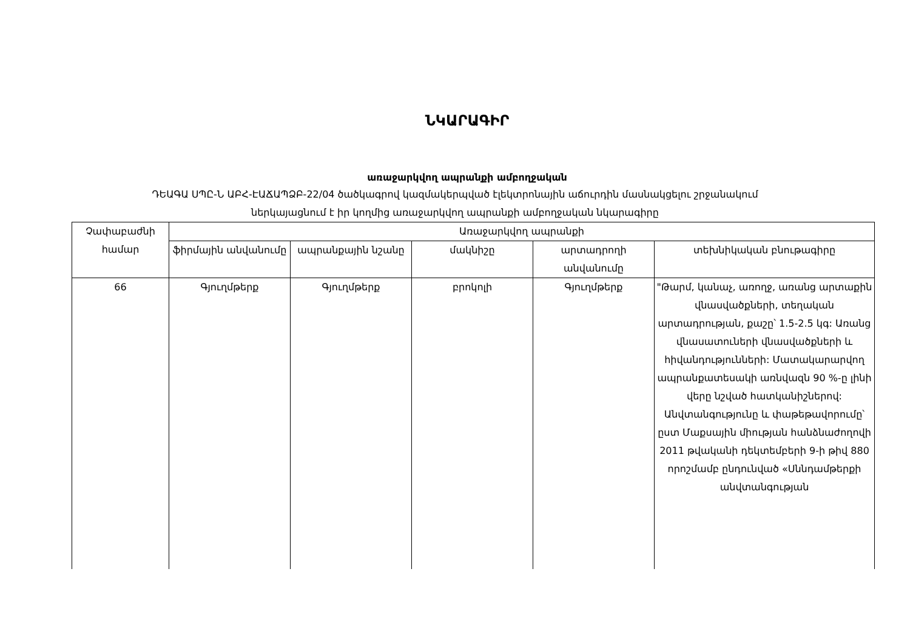ՆԿԱՐԱԳԻՐ
առաջարկվող ապրանքի ամբողջական
ԴԵԱԳԱ ՍՊԸ-Ն ԱԲՀ-ԷԱՃԱՊՁԲ-22/04 ծածկագրով կազմակերպված էլեկտրոնային աճուրդին մասնակցելու շրջանակում
ներկայացնում է իր կողմից առաջարկվող ապրանքի ամբողջական նկարագիրը
| Չափաբաժնի համար | Առաջարկվող ապրանքի | | | | |
| --- | --- | --- | --- | --- | --- |
| | ֆիրմային անվանումը | ապրանքային նշանը | մակնիշը | արտադրողի անվանումը | տեխնիկական բնութագիրը |
| 66 | Գյուղմթերք | Գյուղմթերք | բրոկոլի | Գյուղմթերք | "Թարմ, կանաչ, առողջ, առանց արտաքին վնասվածքների, տեղական արտադրության, քաշը՝ 1.5-2.5 կգ: Առանց վնասատուների վնասվածքների և հիվանդությունների: Մատակարարվող ապրանքատեսակի առնվազն 90 %-ը լինի վերը նշված հատկանիշներով: Անվտանգությունը և փաթեթավորումը՝ ըստ Մաքսային միության հանձնաժողովի 2011 թվականի դեկտեմբերի 9-ի թիվ 880 որոշմամբ ընդունված «Սննդամթերքի անվտանգության |